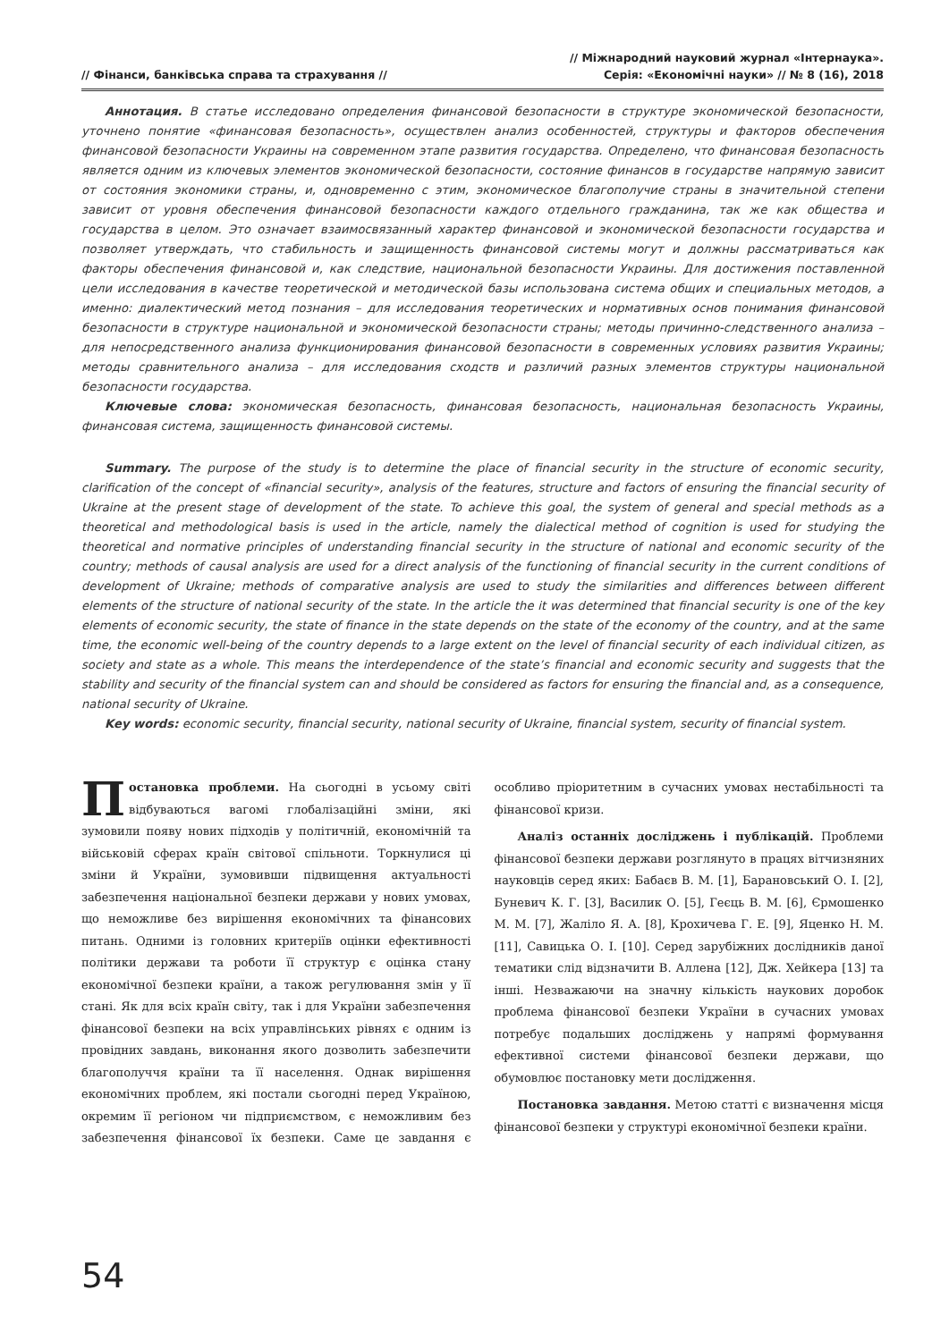// Фінанси, банківська справа та страхування //
// Міжнародний науковий журнал «Інтернаука».
Серія: «Економічні науки» // № 8 (16), 2018
Аннотация. В статье исследовано определения финансовой безопасности в структуре экономической безопасности, уточнено понятие «финансовая безопасность», осуществлен анализ особенностей, структуры и факторов обеспечения финансовой безопасности Украины на современном этапе развития государства. Определено, что финансовая безопасность является одним из ключевых элементов экономической безопасности, состояние финансов в государстве напрямую зависит от состояния экономики страны, и, одновременно с этим, экономическое благополучие страны в значительной степени зависит от уровня обеспечения финансовой безопасности каждого отдельного гражданина, так же как общества и государства в целом. Это означает взаимосвязанный характер финансовой и экономической безопасности государства и позволяет утверждать, что стабильность и защищенность финансовой системы могут и должны рассматриваться как факторы обеспечения финансовой и, как следствие, национальной безопасности Украины. Для достижения поставленной цели исследования в качестве теоретической и методической базы использована система общих и специальных методов, а именно: диалектический метод познания – для исследования теоретических и нормативных основ понимания финансовой безопасности в структуре национальной и экономической безопасности страны; методы причинно-следственного анализа – для непосредственного анализа функционирования финансовой безопасности в современных условиях развития Украины; методы сравнительного анализа – для исследования сходств и различий разных элементов структуры национальной безопасности государства.
Ключевые слова: экономическая безопасность, финансовая безопасность, национальная безопасность Украины, финансовая система, защищенность финансовой системы.
Summary. The purpose of the study is to determine the place of financial security in the structure of economic security, clarification of the concept of «financial security», analysis of the features, structure and factors of ensuring the financial security of Ukraine at the present stage of development of the state. To achieve this goal, the system of general and special methods as a theoretical and methodological basis is used in the article, namely the dialectical method of cognition is used for studying the theoretical and normative principles of understanding financial security in the structure of national and economic security of the country; methods of causal analysis are used for a direct analysis of the functioning of financial security in the current conditions of development of Ukraine; methods of comparative analysis are used to study the similarities and differences between different elements of the structure of national security of the state. In the article the it was determined that financial security is one of the key elements of economic security, the state of finance in the state depends on the state of the economy of the country, and at the same time, the economic well-being of the country depends to a large extent on the level of financial security of each individual citizen, as society and state as a whole. This means the interdependence of the state’s financial and economic security and suggests that the stability and security of the financial system can and should be considered as factors for ensuring the financial and, as a consequence, national security of Ukraine.
Key words: economic security, financial security, national security of Ukraine, financial system, security of financial system.
Постановка проблеми. На сьогодні в усьому світі відбуваються вагомі глобалізаційні зміни, які зумовили появу нових підходів у політичній, економічній та військовій сферах країн світової спільноти. Торкнулися ці зміни й України, зумовивши підвищення актуальності забезпечення національної безпеки держави у нових умовах, що неможливе без вирішення економічних та фінансових питань. Одними із головних критеріїв оцінки ефективності політики держави та роботи її структур є оцінка стану економічної безпеки країни, а також регулювання змін у її стані. Як для всіх країн світу, так і для України забезпечення фінансової безпеки на всіх управлінських рівнях є одним із провідних завдань, виконання якого дозволить забезпечити благополуччя країни та її населення. Однак вирішення економічних проблем, які постали сьогодні перед Україною, окремим її регіоном чи підприємством, є неможливим без забезпечення фінансової їх безпеки. Саме це завдання є особливо пріоритетним в сучасних умовах нестабільності та фінансової кризи.
Аналіз останніх досліджень і публікацій. Проблеми фінансової безпеки держави розглянуто в працях вітчизняних науковців серед яких: Бабаєв В. М. [1], Барановський О. І. [2], Буневич К. Г. [3], Василик О. [5], Геєць В. М. [6], Єрмошенко М. М. [7], Жаліло Я. А. [8], Крохичева Г. Е. [9], Яценко Н. М. [11], Савицька О. І. [10]. Серед зарубіжних дослідників даної тематики слід відзначити В. Аллена [12], Дж. Хейкера [13] та інші. Незважаючи на значну кількість наукових доробок проблема фінансової безпеки України в сучасних умовах потребує подальших досліджень у напрямі формування ефективної системи фінансової безпеки держави, що обумовлює постановку мети дослідження.
Постановка завдання. Метою статті є визначення місця фінансової безпеки у структурі економічної безпеки країни.
54